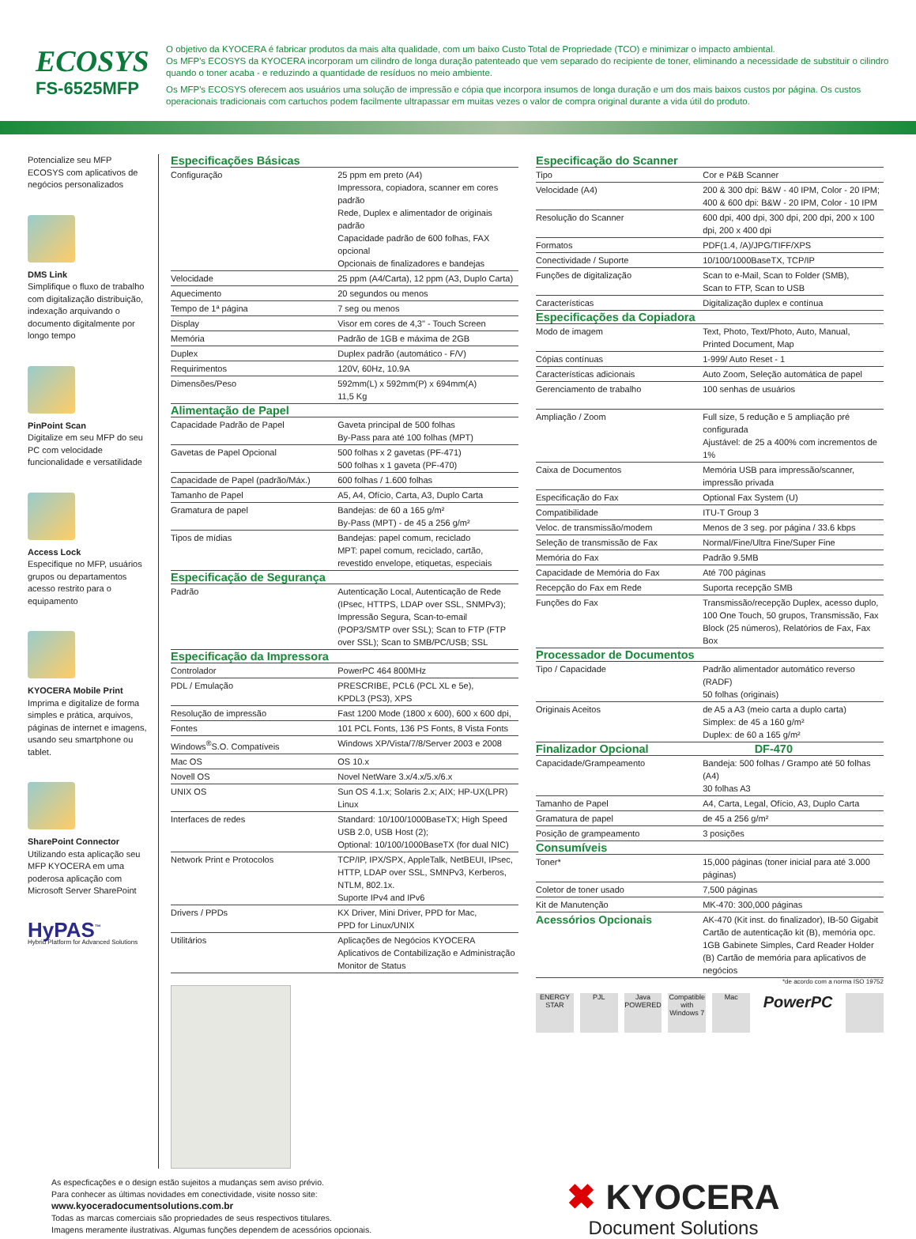ECOSYS
FS-6525MFP
O objetivo da KYOCERA é fabricar produtos da mais alta qualidade, com um baixo Custo Total de Propriedade (TCO) e minimizar o impacto ambiental.
Os MFP's ECOSYS da KYOCERA incorporam um cilindro de longa duração patenteado que vem separado do recipiente de toner, eliminando a necessidade de substituir o cilindro quando o toner acaba - e reduzindo a quantidade de resíduos no meio ambiente.
Os MFP's ECOSYS oferecem aos usuários uma solução de impressão e cópia que incorpora insumos de longa duração e um dos mais baixos custos por página. Os custos operacionais tradicionais com cartuchos podem facilmente ultrapassar em muitas vezes o valor de compra original durante a vida útil do produto.
Potencialize seu MFP ECOSYS com aplicativos de negócios personalizados
DMS Link
Simplifique o fluxo de trabalho com digitalização distribuição, indexação arquivando o documento digitalmente por longo tempo
PinPoint Scan
Digitalize em seu MFP do seu PC com velocidade funcionalidade e versatilidade
Access Lock
Especifique no MFP, usuários grupos ou departamentos acesso restrito para o equipamento
KYOCERA Mobile Print
Imprima e digitalize de forma simples e prática, arquivos, páginas de internet e imagens, usando seu smartphone ou tablet.
SharePoint Connector
Utilizando esta aplicação seu MFP KYOCERA em uma poderosa aplicação com Microsoft Server SharePoint
HyPAS<sup>™</sup>
Hybrid Platform for Advanced Solutions
Especificações Básicas
| Configuração | 25 ppm em preto (A4) Impressora, copiadora, scanner em cores padrão Rede, Duplex e alimentador de originais padrão Capacidade padrão de 600 folhas, FAX opcional Opcionais de finalizadores e bandejas |
| Velocidade | 25 ppm (A4/Carta), 12 ppm (A3, Duplo Carta) |
| Aquecimento | 20 segundos ou menos |
| Tempo de 1ª página | 7 seg ou menos |
| Display | Visor em cores de 4,3" - Touch Screen |
| Memória | Padrão de 1GB e máxima de 2GB |
| Duplex | Duplex padrão (automático - F/V) |
| Requirimentos | 120V, 60Hz, 10.9A |
| Dimensões/Peso | 592mm(L) x 592mm(P) x 694mm(A) 11,5 Kg |
Alimentação de Papel
| Capacidade Padrão de Papel | Gaveta principal de 500 folhas By-Pass para até 100 folhas (MPT) |
| Gavetas de Papel Opcional | 500 folhas x 2 gavetas (PF-471) 500 folhas x 1 gaveta (PF-470) |
| Capacidade de Papel (padrão/Máx.) | 600 folhas / 1.600 folhas |
| Tamanho de Papel | A5, A4, Ofício, Carta, A3, Duplo Carta |
| Gramatura de papel | Bandejas: de 60 a 165 g/m² By-Pass (MPT) - de 45 a 256 g/m² |
| Tipos de mídias | Bandejas: papel comum, reciclado MPT: papel comum, reciclado, cartão, revestido envelope, etiquetas, especiais |
Especificação de Segurança
| Padrão | Autenticação Local, Autenticação de Rede (IPsec, HTTPS, LDAP over SSL, SNMPv3); Impressão Segura, Scan-to-email (POP3/SMTP over SSL); Scan to FTP (FTP over SSL); Scan to SMB/PC/USB; SSL |
Especificação da Impressora
| Controlador | PowerPC 464 800MHz |
| PDL / Emulação | PRESCRIBE, PCL6 (PCL XL e 5e), KPDL3 (PS3), XPS |
| Resolução de impressão | Fast 1200 Mode (1800 x 600), 600 x 600 dpi, |
| Fontes | 101 PCL Fonts, 136 PS Fonts, 8 Vista Fonts |
| Windows<sup>®</sup>S.O. Compatíveis | Windows XP/Vista/7/8/Server 2003 e 2008 |
| Mac OS | OS 10.x |
| Novell OS | Novel NetWare 3.x/4.x/5.x/6.x |
| UNIX OS | Sun OS 4.1.x; Solaris 2.x; AIX; HP-UX(LPR) Linux |
| Interfaces de redes | Standard: 10/100/1000BaseTX; High Speed USB 2.0, USB Host (2); Optional: 10/100/1000BaseTX (for dual NIC) |
| Network Print e Protocolos | TCP/IP, IPX/SPX, AppleTalk, NetBEUI, IPsec, HTTP, LDAP over SSL, SMNPv3, Kerberos, NTLM, 802.1x. Suporte IPv4 and IPv6 |
| Drivers / PPDs | KX Driver, Mini Driver, PPD for Mac, PPD for Linux/UNIX |
| Utilitários | Aplicações de Negócios KYOCERA Aplicativos de Contabilização e Administração Monitor de Status |
Especificação do Scanner
| Tipo | Cor e P&B Scanner |
| Velocidade (A4) | 200 & 300 dpi: B&W - 40 IPM, Color - 20 IPM; 400 & 600 dpi: B&W - 20 IPM, Color - 10 IPM |
| Resolução do Scanner | 600 dpi, 400 dpi, 300 dpi, 200 dpi, 200 x 100 dpi, 200 x 400 dpi |
| Formatos | PDF(1.4, /A)/JPG/TIFF/XPS |
| Conectividade / Suporte | 10/100/1000BaseTX, TCP/IP |
| Funções de digitalização | Scan to e-Mail, Scan to Folder (SMB), Scan to FTP, Scan to USB |
| Características | Digitalização duplex e contínua |
Especificações da Copiadora
| Modo de imagem | Text, Photo, Text/Photo, Auto, Manual, Printed Document, Map |
| Cópias contínuas | 1-999/ Auto Reset - 1 |
| Características adicionais | Auto Zoom, Seleção automática de papel |
| Gerenciamento de trabalho | 100 senhas de usuários |
| Ampliação / Zoom | Full size, 5 redução e 5 ampliação pré configurada Ajustável: de 25 a 400% com incrementos de 1% |
| Caixa de Documentos | Memória USB para impressão/scanner, impressão privada |
| Especificação do Fax | Optional Fax System (U) |
| Compatibilidade | ITU-T Group 3 |
| Veloc. de transmissão/modem | Menos de 3 seg. por página / 33.6 kbps |
| Seleção de transmissão de Fax | Normal/Fine/Ultra Fine/Super Fine |
| Memória do Fax | Padrão 9.5MB |
| Capacidade de Memória do Fax | Até 700 páginas |
| Recepção do Fax em Rede | Suporta recepção SMB |
| Funções do Fax | Transmissão/recepção Duplex, acesso duplo, 100 One Touch, 50 grupos, Transmissão, Fax Block (25 números), Relatórios de Fax, Fax Box |
Processador de Documentos
| Tipo / Capacidade | Padrão alimentador automático reverso (RADF) 50 folhas (originais) |
| Originais Aceitos | de A5 a A3 (meio carta a duplo carta) Simplex: de 45 a 160 g/m² Duplex: de 60 a 165 g/m² |
Finalizador Opcional DF-470
| Capacidade/Grampeamento | Bandeja: 500 folhas / Grampo até 50 folhas (A4) 30 folhas A3 |
| Tamanho de Papel | A4, Carta, Legal, Ofício, A3, Duplo Carta |
| Gramatura de papel | de 45 a 256 g/m² |
| Posição de grampeamento | 3 posições |
Consumíveis
| Toner* | 15,000 páginas (toner inicial para até 3.000 páginas) |
| Coletor de toner usado | 7,500 páginas |
| Kit de Manutenção | MK-470: 300,000 páginas |
| Acessórios Opcionais | AK-470 (Kit inst. do finalizador), IB-50 Gigabit Cartão de autenticação kit (B), memória opc. 1GB Gabinete Simples, Card Reader Holder (B) Cartão de memória para aplicativos de negócios |
*de acordo com a norma ISO 19752
ENERGY STAR
PJL Java POWERED
Compatible with Windows 7
Mac
PowerPC
As especficações e o design estão sujeitos a mudanças sem aviso prévio.
Para conhecer as últimas novidades em conectividade, visite nosso site:
www.kyoceradocumentsolutions.com.br
Todas as marcas comerciais são propriedades de seus respectivos titulares.
Imagens meramente ilustrativas. Algumas funções dependem de acessórios opcionais.
✖ KYOCERA
Document Solutions